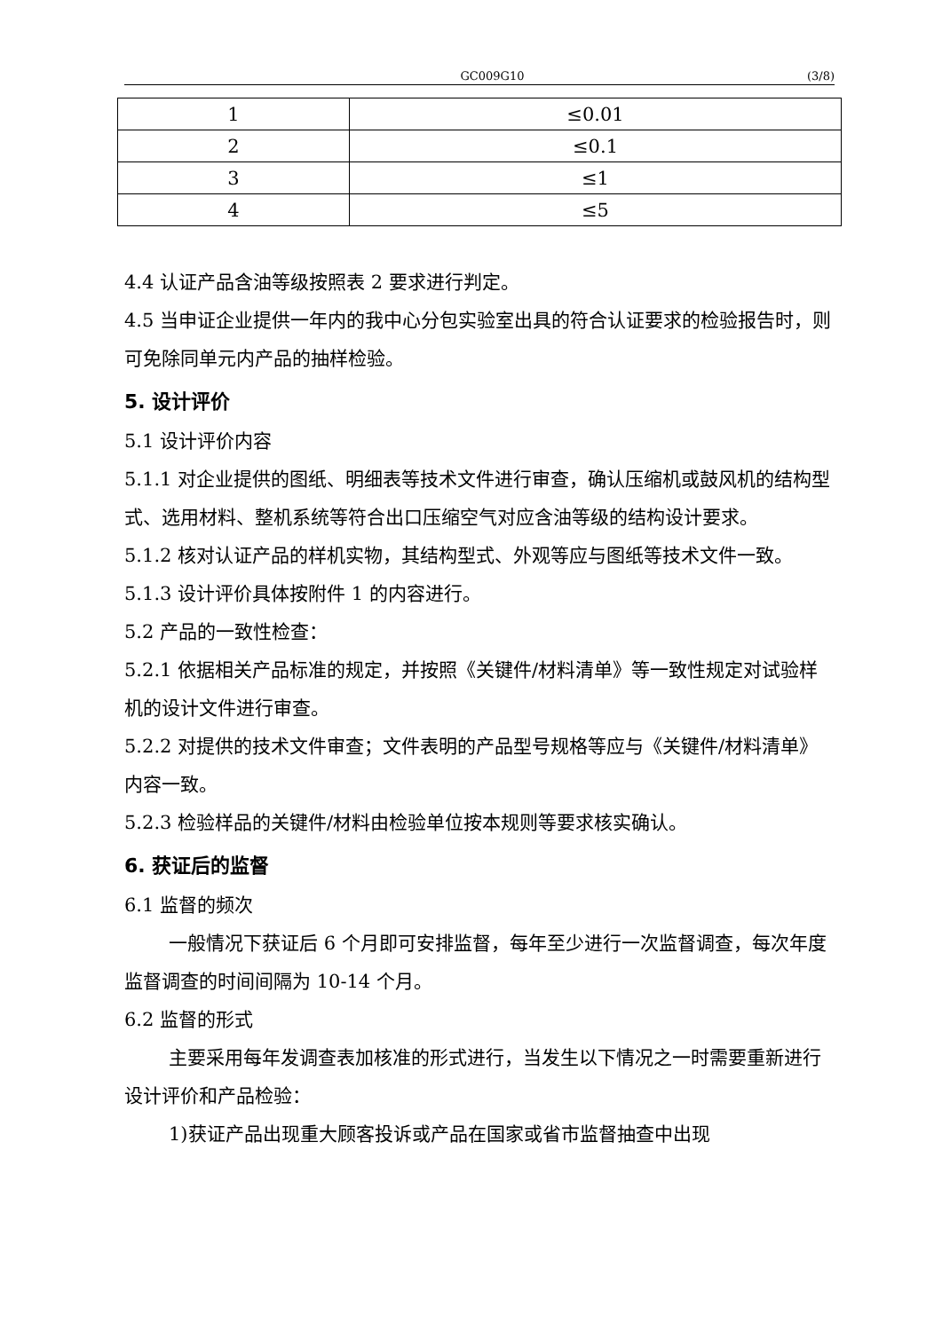GC009G10 (3/8)
| 1 | ≤0.01 |
| 2 | ≤0.1 |
| 3 | ≤1 |
| 4 | ≤5 |
4.4 认证产品含油等级按照表 2 要求进行判定。
4.5 当申证企业提供一年内的我中心分包实验室出具的符合认证要求的检验报告时，则可免除同单元内产品的抽样检验。
5. 设计评价
5.1 设计评价内容
5.1.1 对企业提供的图纸、明细表等技术文件进行审查，确认压缩机或鼓风机的结构型式、选用材料、整机系统等符合出口压缩空气对应含油等级的结构设计要求。
5.1.2 核对认证产品的样机实物，其结构型式、外观等应与图纸等技术文件一致。
5.1.3 设计评价具体按附件 1 的内容进行。
5.2 产品的一致性检查：
5.2.1 依据相关产品标准的规定，并按照《关键件/材料清单》等一致性规定对试验样机的设计文件进行审查。
5.2.2 对提供的技术文件审查；文件表明的产品型号规格等应与《关键件/材料清单》内容一致。
5.2.3 检验样品的关键件/材料由检验单位按本规则等要求核实确认。
6. 获证后的监督
6.1 监督的频次
一般情况下获证后 6 个月即可安排监督，每年至少进行一次监督调查，每次年度监督调查的时间间隔为 10-14 个月。
6.2 监督的形式
主要采用每年发调查表加核准的形式进行，当发生以下情况之一时需要重新进行设计评价和产品检验：
1)获证产品出现重大顾客投诉或产品在国家或省市监督抽查中出现